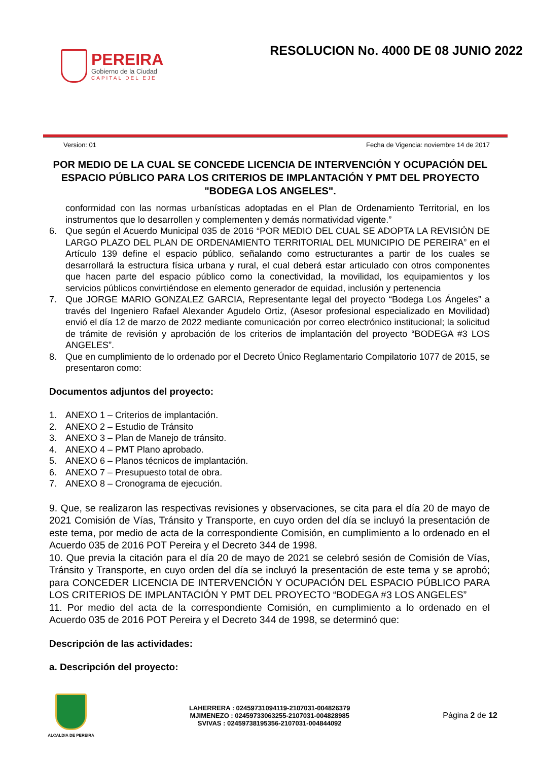PEREIRA
Gobierno de la Ciudad
CAPITAL DEL EJE
RESOLUCION No. 4000 DE 08 JUNIO 2022
Version: 01 Fecha de Vigencia: noviembre 14 de 2017
POR MEDIO DE LA CUAL SE CONCEDE LICENCIA DE INTERVENCIÓN Y OCUPACIÓN DEL ESPACIO PÚBLICO PARA LOS CRITERIOS DE IMPLANTACIÓN Y PMT DEL PROYECTO "BODEGA LOS ANGELES".
conformidad con las normas urbanísticas adoptadas en el Plan de Ordenamiento Territorial, en los instrumentos que lo desarrollen y complementen y demás normatividad vigente.”
6. Que según el Acuerdo Municipal 035 de 2016 “POR MEDIO DEL CUAL SE ADOPTA LA REVISIÓN DE LARGO PLAZO DEL PLAN DE ORDENAMIENTO TERRITORIAL DEL MUNICIPIO DE PEREIRA” en el Artículo 139 define el espacio público, señalando como estructurantes a partir de los cuales se desarrollará la estructura física urbana y rural, el cual deberá estar articulado con otros componentes que hacen parte del espacio público como la conectividad, la movilidad, los equipamientos y los servicios públicos convirtiéndose en elemento generador de equidad, inclusión y pertenencia
7. Que JORGE MARIO GONZALEZ GARCIA, Representante legal del proyecto “Bodega Los Ángeles” a través del Ingeniero Rafael Alexander Agudelo Ortiz, (Asesor profesional especializado en Movilidad) envió el día 12 de marzo de 2022 mediante comunicación por correo electrónico institucional; la solicitud de trámite de revisión y aprobación de los criterios de implantación del proyecto “BODEGA #3 LOS ANGELES”.
8. Que en cumplimiento de lo ordenado por el Decreto Único Reglamentario Compilatorio 1077 de 2015, se presentaron como:
Documentos adjuntos del proyecto:
1. ANEXO 1 – Criterios de implantación.
2. ANEXO 2 – Estudio de Tránsito
3. ANEXO 3 – Plan de Manejo de tránsito.
4. ANEXO 4 – PMT Plano aprobado.
5. ANEXO 6 – Planos técnicos de implantación.
6. ANEXO 7 – Presupuesto total de obra.
7. ANEXO 8 – Cronograma de ejecución.
9. Que, se realizaron las respectivas revisiones y observaciones, se cita para el día 20 de mayo de 2021 Comisión de Vías, Tránsito y Transporte, en cuyo orden del día se incluyó la presentación de este tema, por medio de acta de la correspondiente Comisión, en cumplimiento a lo ordenado en el Acuerdo 035 de 2016 POT Pereira y el Decreto 344 de 1998.
10. Que previa la citación para el día 20 de mayo de 2021 se celebró sesión de Comisión de Vías, Tránsito y Transporte, en cuyo orden del día se incluyó la presentación de este tema y se aprobó; para CONCEDER LICENCIA DE INTERVENCIÓN Y OCUPACIÓN DEL ESPACIO PÚBLICO PARA LOS CRITERIOS DE IMPLANTACIÓN Y PMT DEL PROYECTO “BODEGA #3 LOS ANGELES”
11. Por medio del acta de la correspondiente Comisión, en cumplimiento a lo ordenado en el Acuerdo 035 de 2016 POT Pereira y el Decreto 344 de 1998, se determinó que:
Descripción de las actividades:
a. Descripción del proyecto:
ALCALDIA DE PEREIRA
LAHERRERA : 02459731094119-2107031-004826379
MJIMENEZO : 02459733063255-2107031-004828985
SVIVAS : 02459738195356-2107031-004844092
Página 2 de 12